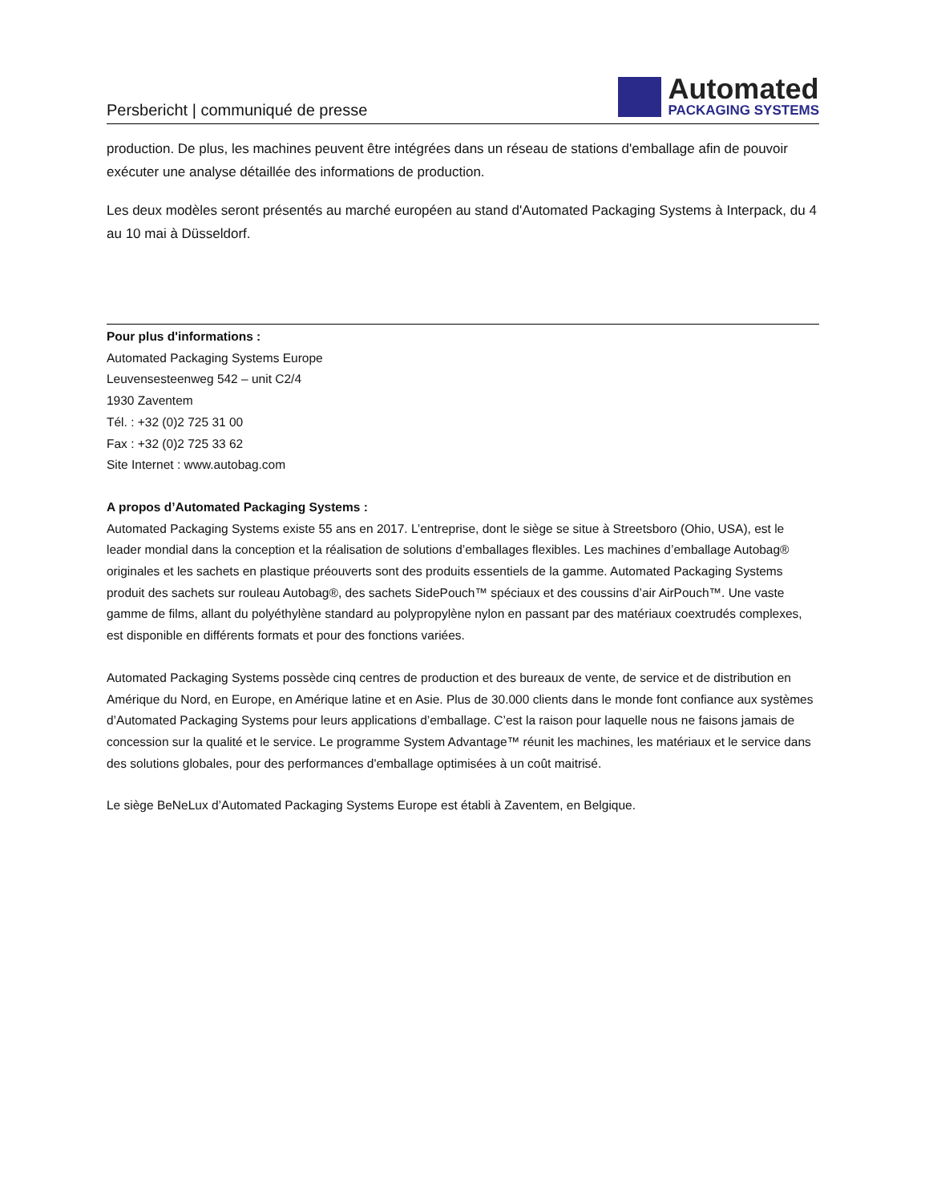Persbericht | communiqué de presse
Automated
PACKAGING SYSTEMS
production. De plus, les machines peuvent être intégrées dans un réseau de stations d'emballage afin de pouvoir exécuter une analyse détaillée des informations de production.
Les deux modèles seront présentés au marché européen au stand d'Automated Packaging Systems à Interpack, du 4 au 10 mai à Düsseldorf.
Pour plus d'informations :
Automated Packaging Systems Europe
Leuvensesteenweg 542 – unit C2/4
1930 Zaventem
Tél. : +32 (0)2 725 31 00
Fax : +32 (0)2 725 33 62
Site Internet : www.autobag.com
A propos d’Automated Packaging Systems :
Automated Packaging Systems existe 55 ans en 2017. L’entreprise, dont le siège se situe à Streetsboro (Ohio, USA), est le leader mondial dans la conception et la réalisation de solutions d’emballages flexibles. Les machines d’emballage Autobag® originales et les sachets en plastique préouverts sont des produits essentiels de la gamme. Automated Packaging Systems produit des sachets sur rouleau Autobag®, des sachets SidePouch™ spéciaux et des coussins d’air AirPouch™. Une vaste gamme de films, allant du polyéthylène standard au polypropylène nylon en passant par des matériaux coextrudés complexes, est disponible en différents formats et pour des fonctions variées.
Automated Packaging Systems possède cinq centres de production et des bureaux de vente, de service et de distribution en Amérique du Nord, en Europe, en Amérique latine et en Asie. Plus de 30.000 clients dans le monde font confiance aux systèmes d’Automated Packaging Systems pour leurs applications d’emballage. C’est la raison pour laquelle nous ne faisons jamais de concession sur la qualité et le service. Le programme System Advantage™ réunit les machines, les matériaux et le service dans des solutions globales, pour des performances d'emballage optimisées à un coût maitrisé.
Le siège BeNeLux d’Automated Packaging Systems Europe est établi à Zaventem, en Belgique.